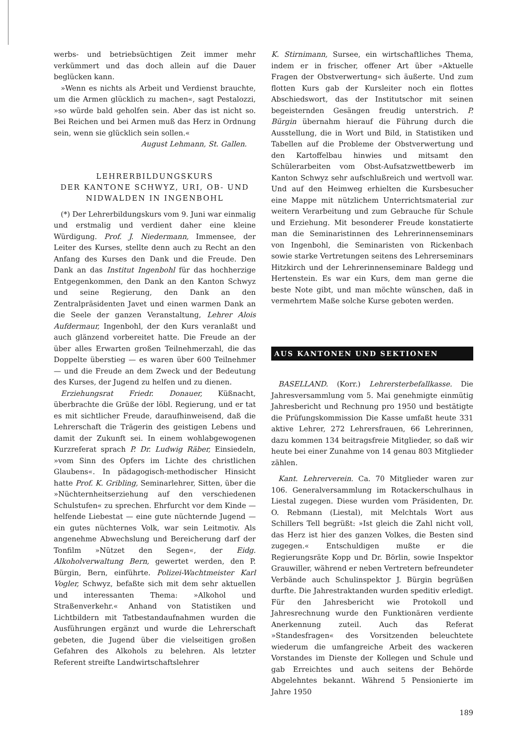werbs- und betriebsüchtigen Zeit immer mehr verkümmert und das doch allein auf die Dauer beglücken kann.
»Wenn es nichts als Arbeit und Verdienst brauchte, um die Armen glücklich zu machen«, sagt Pestalozzi, »so würde bald geholfen sein. Aber das ist nicht so. Bei Reichen und bei Armen muß das Herz in Ordnung sein, wenn sie glücklich sein sollen.«
August Lehmann, St. Gallen.
LEHRERBILDUNGSKURS
DER KANTONE SCHWYZ, URI, OB- UND
NIDWALDEN IN INGENBOHL
(*) Der Lehrerbildungskurs vom 9. Juni war einmalig und erstmalig und verdient daher eine kleine Würdigung. Prof. J. Niedermann, Immensee, der Leiter des Kurses, stellte denn auch zu Recht an den Anfang des Kurses den Dank und die Freude. Den Dank an das Institut Ingenbohl für das hochherzige Entgegenkommen, den Dank an den Kanton Schwyz und seine Regierung, den Dank an den Zentralpräsidenten Javet und einen warmen Dank an die Seele der ganzen Veranstaltung, Lehrer Alois Aufdermaur, Ingenbohl, der den Kurs veranlaßt und auch glänzend vorbereitet hatte. Die Freude an der über alles Erwarten großen Teilnehmerzahl, die das Doppelte überstieg — es waren über 600 Teilnehmer — und die Freude an dem Zweck und der Bedeutung des Kurses, der Jugend zu helfen und zu dienen.
Erziehungsrat Friedr. Donauer, Küßnacht, überbrachte die Grüße der löbl. Regierung, und er tat es mit sichtlicher Freude, daraufhinweisend, daß die Lehrerschaft die Trägerin des geistigen Lebens und damit der Zukunft sei. In einem wohlabgewogenen Kurzreferat sprach P. Dr. Ludwig Räber, Einsiedeln, »vom Sinn des Opfers im Lichte des christlichen Glaubens«. In pädagogisch-methodischer Hinsicht hatte Prof. K. Gribling, Seminarlehrer, Sitten, über die »Nüchternheitserziehung auf den verschiedenen Schulstufen« zu sprechen. Ehrfurcht vor dem Kinde — helfende Liebestat — eine gute nüchternde Jugend — ein gutes nüchternes Volk, war sein Leitmotiv. Als angenehme Abwechslung und Bereicherung darf der Tonfilm »Nützet den Segen«, der Eidg. Alkoholverwaltung Bern, gewertet werden, den P. Bürgin, Bern, einführte. Polizei-Wachtmeister Karl Vogler, Schwyz, befaßte sich mit dem sehr aktuellen und interessanten Thema: »Alkohol und Straßenverkehr.« Anhand von Statistiken und Lichtbildern mit Tatbestandaufnahmen wurden die Ausführungen ergänzt und wurde die Lehrerschaft gebeten, die Jugend über die vielseitigen großen Gefahren des Alkohols zu belehren. Als letzter Referent streifte Landwirtschaftslehrer
K. Stirnimann, Sursee, ein wirtschaftliches Thema, indem er in frischer, offener Art über »Aktuelle Fragen der Obstverwertung« sich äußerte. Und zum flotten Kurs gab der Kursleiter noch ein flottes Abschiedswort, das der Institutschor mit seinen begeisternden Gesängen freudig unterstrich. P. Bürgin übernahm hierauf die Führung durch die Ausstellung, die in Wort und Bild, in Statistiken und Tabellen auf die Probleme der Obstverwertung und den Kartoffelbau hinwies und mitsamt den Schülerarbeiten vom Obst-Aufsatzwettbewerb im Kanton Schwyz sehr aufschlußreich und wertvoll war. Und auf den Heimweg erhielten die Kursbesucher eine Mappe mit nützlichem Unterrichtsmaterial zur weitern Verarbeitung und zum Gebrauche für Schule und Erziehung. Mit besonderer Freude konstatierte man die Seminaristinnen des Lehrerinnenseminars von Ingenbohl, die Seminaristen von Rickenbach sowie starke Vertretungen seitens des Lehrerseminars Hitzkirch und der Lehrerinnenseminare Baldegg und Hertenstein. Es war ein Kurs, dem man gerne die beste Note gibt, und man möchte wünschen, daß in vermehrtem Maße solche Kurse geboten werden.
AUS KANTONEN UND SEKTIONEN
BASELLAND. (Korr.) Lehrersterbefallkasse. Die Jahresversammlung vom 5. Mai genehmigte einmütig Jahresbericht und Rechnung pro 1950 und bestätigte die Prüfungskommission Die Kasse umfaßt heute 331 aktive Lehrer, 272 Lehrersfrauen, 66 Lehrerinnen, dazu kommen 134 beitragsfreie Mitglieder, so daß wir heute bei einer Zunahme von 14 genau 803 Mitglieder zählen.
Kant. Lehrerverein. Ca. 70 Mitglieder waren zur 106. Generalversammlung im Rotackerschulhaus in Liestal zugegen. Diese wurden vom Präsidenten, Dr. O. Rebmann (Liestal), mit Melchtals Wort aus Schillers Tell begrüßt: »Ist gleich die Zahl nicht voll, das Herz ist hier des ganzen Volkes, die Besten sind zugegen.« Entschuldigen mußte er die Regierungsräte Kopp und Dr. Börlin, sowie Inspektor Grauwiller, während er neben Vertretern befreundeter Verbände auch Schulinspektor J. Bürgin begrüßen durfte. Die Jahrestraktanden wurden speditiv erledigt. Für den Jahresbericht wie Protokoll und Jahresrechnung wurde den Funktionären verdiente Anerkennung zuteil. Auch das Referat »Standesfragen« des Vorsitzenden beleuchtete wiederum die umfangreiche Arbeit des wackeren Vorstandes im Dienste der Kollegen und Schule und gab Erreichtes und auch seitens der Behörde Abgelehntes bekannt. Während 5 Pensionierte im Jahre 1950
189